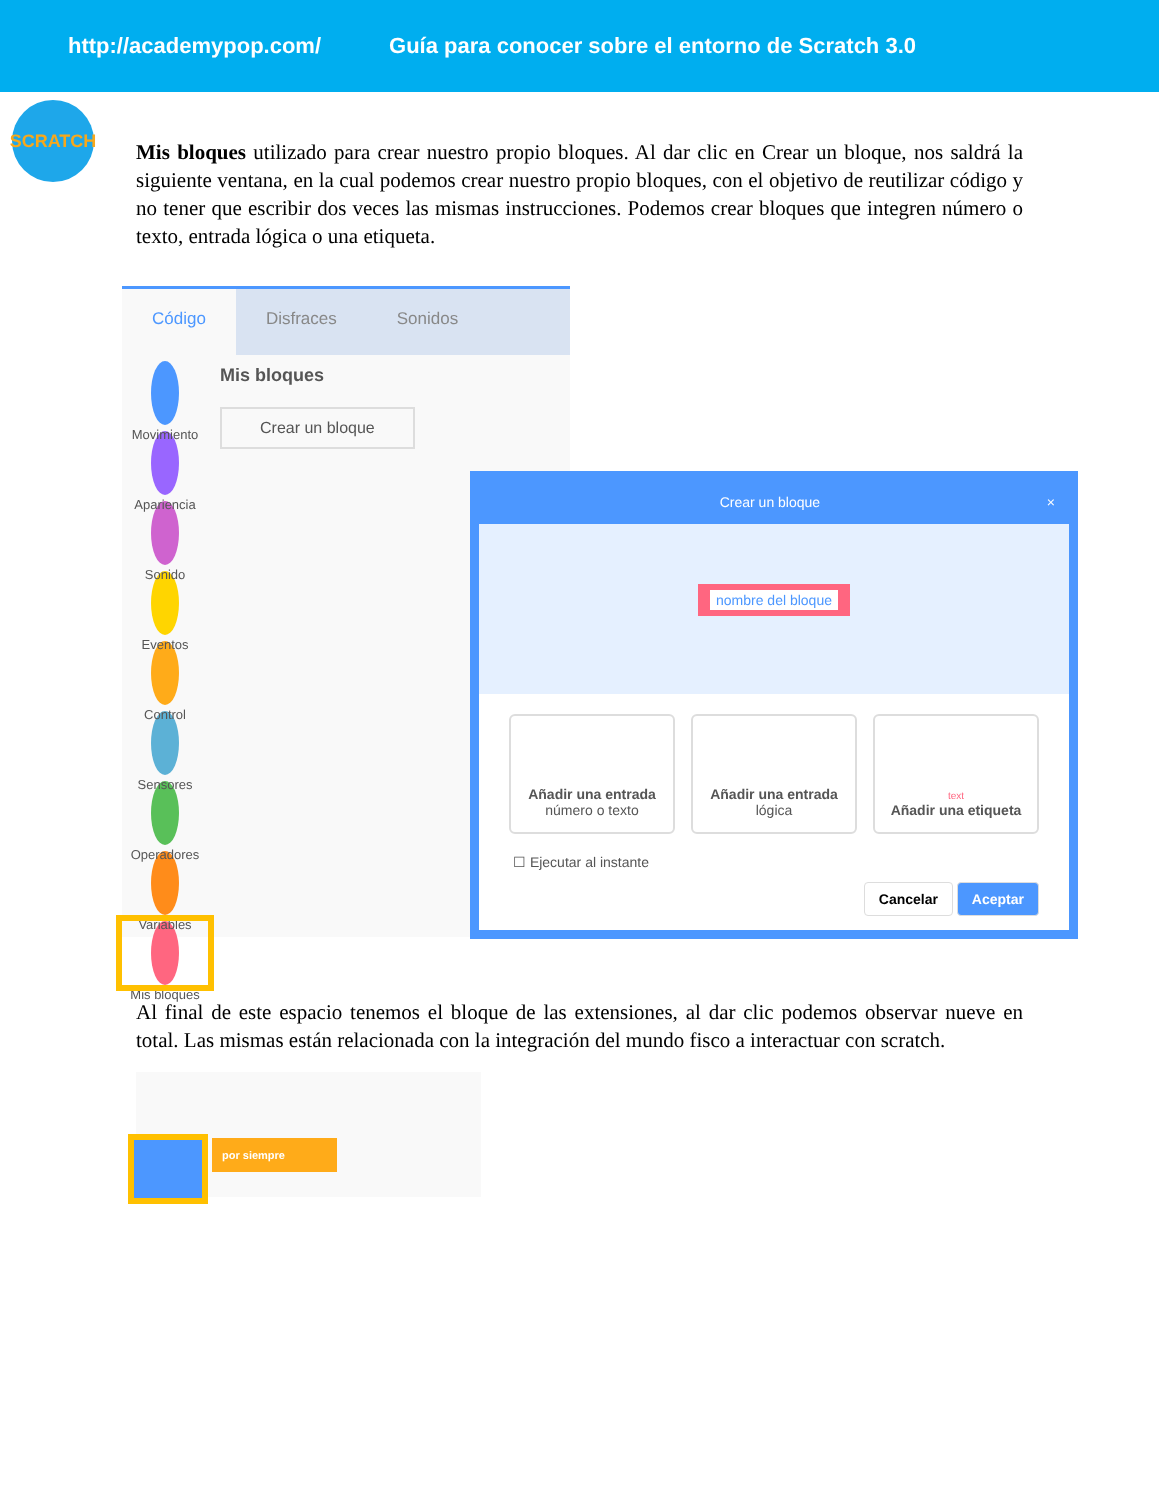http://academypop.com/ Guía para conocer sobre el entorno de Scratch 3.0
SCRATCH
Mis bloques utilizado para crear nuestro propio bloques. Al dar clic en Crear un bloque, nos saldrá la siguiente ventana, en la cual podemos crear nuestro propio bloques, con el objetivo de reutilizar código y no tener que escribir dos veces las mismas instrucciones. Podemos crear bloques que integren número o texto, entrada lógica o una etiqueta.
Código Disfraces Sonidos
Movimiento
Apariencia
Sonido
Eventos
Control
Sensores
Operadores
Variables
Mis bloques
Mis bloques
Crear un bloque
Crear un bloque ×
nombre del bloque
Añadir una entrada
número o texto
Añadir una entrada
lógica
text
Añadir una etiqueta
☐ Ejecutar al instante
Cancelar Aceptar
Al final de este espacio tenemos el bloque de las extensiones, al dar clic podemos observar nueve en total. Las mismas están relacionada con la integración del mundo fisco a interactuar con scratch.
por siempre